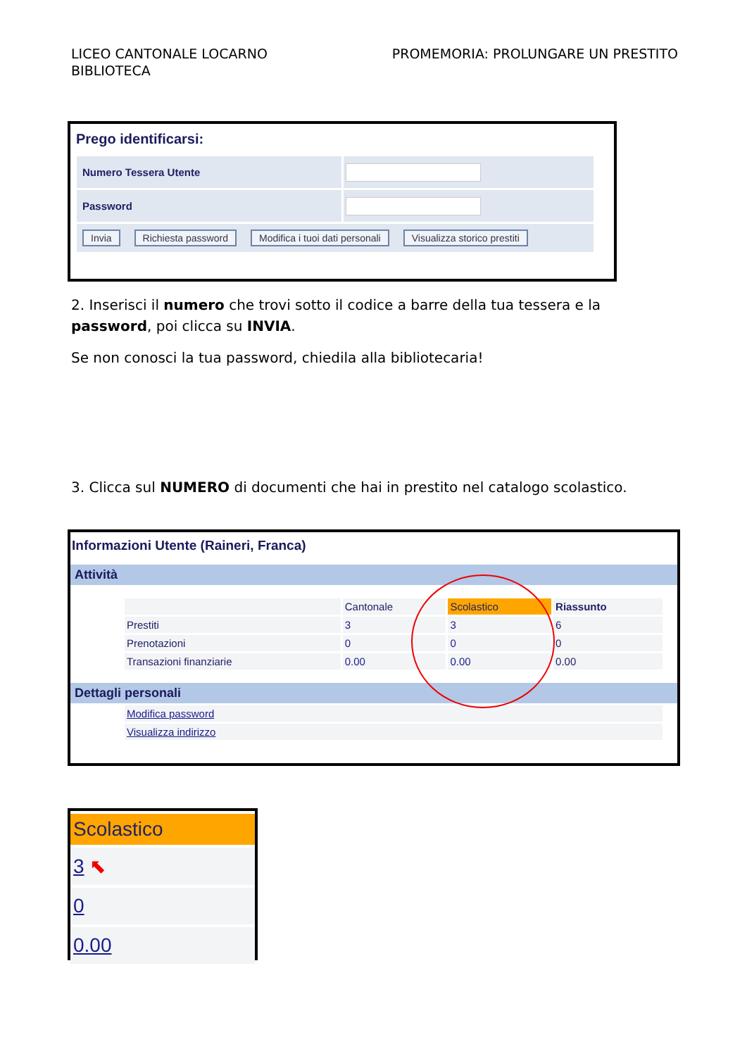LICEO CANTONALE LOCARNO
BIBLIOTECA
PROMEMORIA: PROLUNGARE UN PRESTITO
Prego identificarsi:
| Numero Tessera Utente | |
| Password | |
| Invia Richiesta password Modifica i tuoi dati personali Visualizza storico prestiti | |
2. Inserisci il numero che trovi sotto il codice a barre della tua tessera e la password, poi clicca su INVIA.
Se non conosci la tua password, chiedila alla bibliotecaria!
3. Clicca sul NUMERO di documenti che hai in prestito nel catalogo scolastico.
Informazioni Utente (Raineri, Franca)
Attività
| | Cantonale | Scolastico | Riassunto |
| Prestiti | 3 | 3 | 6 |
| Prenotazioni | 0 | 0 | 0 |
| Transazioni finanziarie | 0.00 | 0.00 | 0.00 |
Dettagli personali
| Modifica password |
| Visualizza indirizzo |
| Scolastico |
| 3 ⬉ |
| 0 |
| 0.00 |